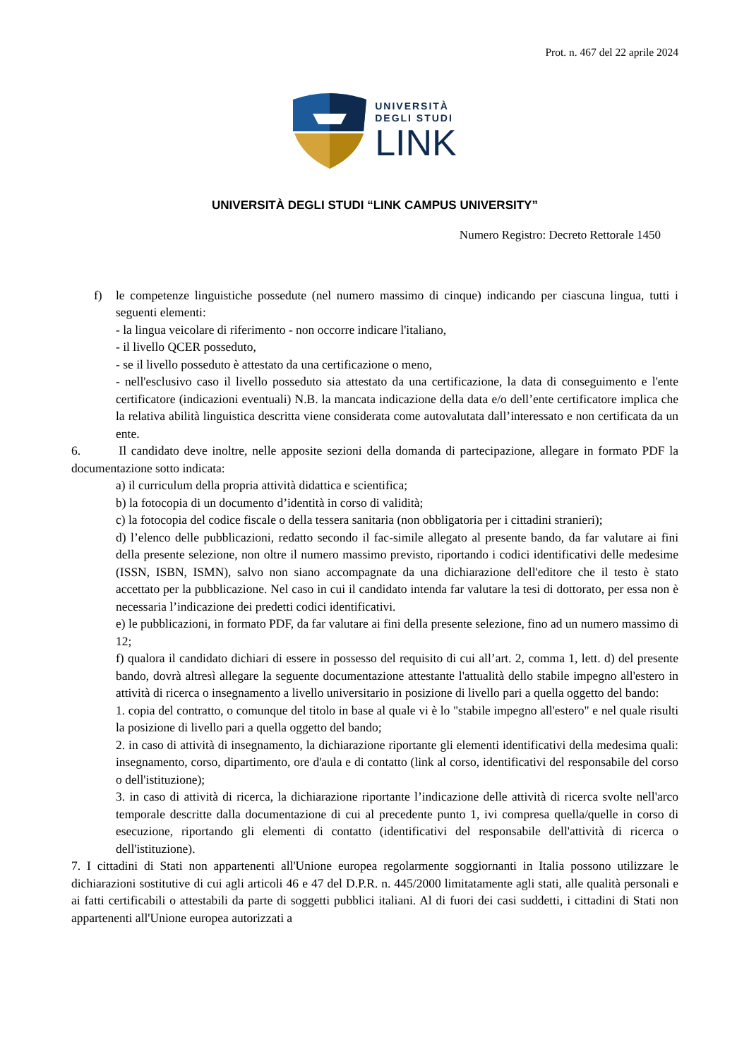Prot. n. 467 del 22 aprile 2024
UNIVERSITÀ
DEGLI STUDI
LINK
UNIVERSITÀ DEGLI STUDI “LINK CAMPUS UNIVERSITY”
Numero Registro: Decreto Rettorale 1450
f) le competenze linguistiche possedute (nel numero massimo di cinque) indicando per ciascuna lingua, tutti i seguenti elementi:
- la lingua veicolare di riferimento - non occorre indicare l'italiano,
- il livello QCER posseduto,
- se il livello posseduto è attestato da una certificazione o meno,
- nell'esclusivo caso il livello posseduto sia attestato da una certificazione, la data di conseguimento e l'ente certificatore (indicazioni eventuali) N.B. la mancata indicazione della data e/o dell’ente certificatore implica che la relativa abilità linguistica descritta viene considerata come autovalutata dall’interessato e non certificata da un ente.
6. Il candidato deve inoltre, nelle apposite sezioni della domanda di partecipazione, allegare in formato PDF la documentazione sotto indicata:
a) il curriculum della propria attività didattica e scientifica;
b) la fotocopia di un documento d’identità in corso di validità;
c) la fotocopia del codice fiscale o della tessera sanitaria (non obbligatoria per i cittadini stranieri);
d) l’elenco delle pubblicazioni, redatto secondo il fac-simile allegato al presente bando, da far valutare ai fini della presente selezione, non oltre il numero massimo previsto, riportando i codici identificativi delle medesime (ISSN, ISBN, ISMN), salvo non siano accompagnate da una dichiarazione dell'editore che il testo è stato accettato per la pubblicazione. Nel caso in cui il candidato intenda far valutare la tesi di dottorato, per essa non è necessaria l’indicazione dei predetti codici identificativi.
e) le pubblicazioni, in formato PDF, da far valutare ai fini della presente selezione, fino ad un numero massimo di 12;
f) qualora il candidato dichiari di essere in possesso del requisito di cui all’art. 2, comma 1, lett. d) del presente bando, dovrà altresì allegare la seguente documentazione attestante l'attualità dello stabile impegno all'estero in attività di ricerca o insegnamento a livello universitario in posizione di livello pari a quella oggetto del bando:
1. copia del contratto, o comunque del titolo in base al quale vi è lo "stabile impegno all'estero" e nel quale risulti la posizione di livello pari a quella oggetto del bando;
2. in caso di attività di insegnamento, la dichiarazione riportante gli elementi identificativi della medesima quali: insegnamento, corso, dipartimento, ore d'aula e di contatto (link al corso, identificativi del responsabile del corso o dell'istituzione);
3. in caso di attività di ricerca, la dichiarazione riportante l’indicazione delle attività di ricerca svolte nell'arco temporale descritte dalla documentazione di cui al precedente punto 1, ivi compresa quella/quelle in corso di esecuzione, riportando gli elementi di contatto (identificativi del responsabile dell'attività di ricerca o dell'istituzione).
7. I cittadini di Stati non appartenenti all'Unione europea regolarmente soggiornanti in Italia possono utilizzare le dichiarazioni sostitutive di cui agli articoli 46 e 47 del D.P.R. n. 445/2000 limitatamente agli stati, alle qualità personali e ai fatti certificabili o attestabili da parte di soggetti pubblici italiani. Al di fuori dei casi suddetti, i cittadini di Stati non appartenenti all'Unione europea autorizzati a